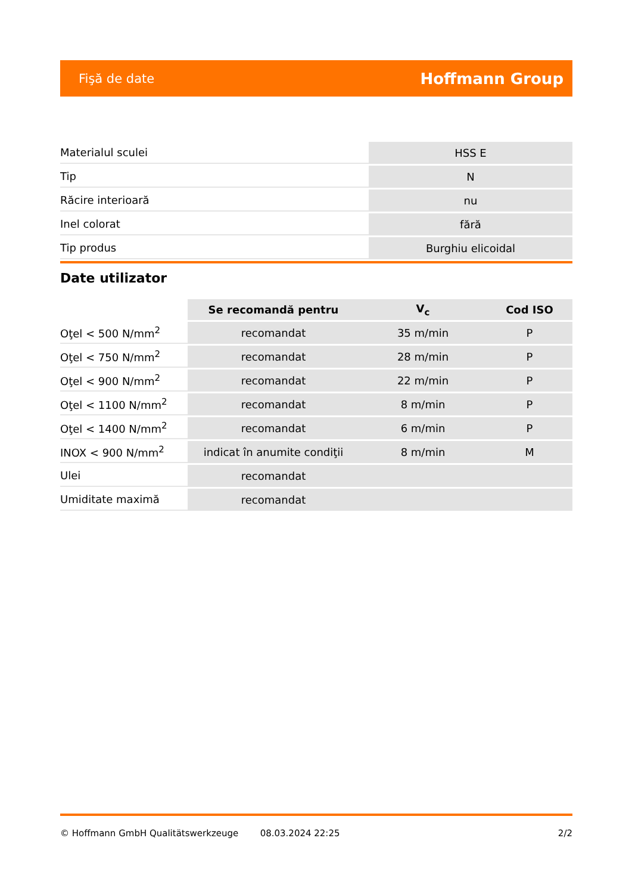Fişă de date Hoffmann Group
| Materialul sculei | HSS E |
| Tip | N |
| Răcire interioară | nu |
| Inel colorat | fără |
| Tip produs | Burghiu elicoidal |
Date utilizator
| | Se recomandă pentru | V<sub>c</sub> | Cod ISO |
| --- | --- | --- | --- |
| Oţel < 500 N/mm<sup>2</sup> | recomandat | 35 m/min | P |
| Oţel < 750 N/mm<sup>2</sup> | recomandat | 28 m/min | P |
| Oţel < 900 N/mm<sup>2</sup> | recomandat | 22 m/min | P |
| Oţel < 1100 N/mm<sup>2</sup> | recomandat | 8 m/min | P |
| Oţel < 1400 N/mm<sup>2</sup> | recomandat | 6 m/min | P |
| INOX < 900 N/mm<sup>2</sup> | indicat în anumite condiţii | 8 m/min | M |
| Ulei | recomandat | | |
| Umiditate maximă | recomandat | | |
© Hoffmann GmbH Qualitätswerkzeuge 08.03.2024 22:25 2/2